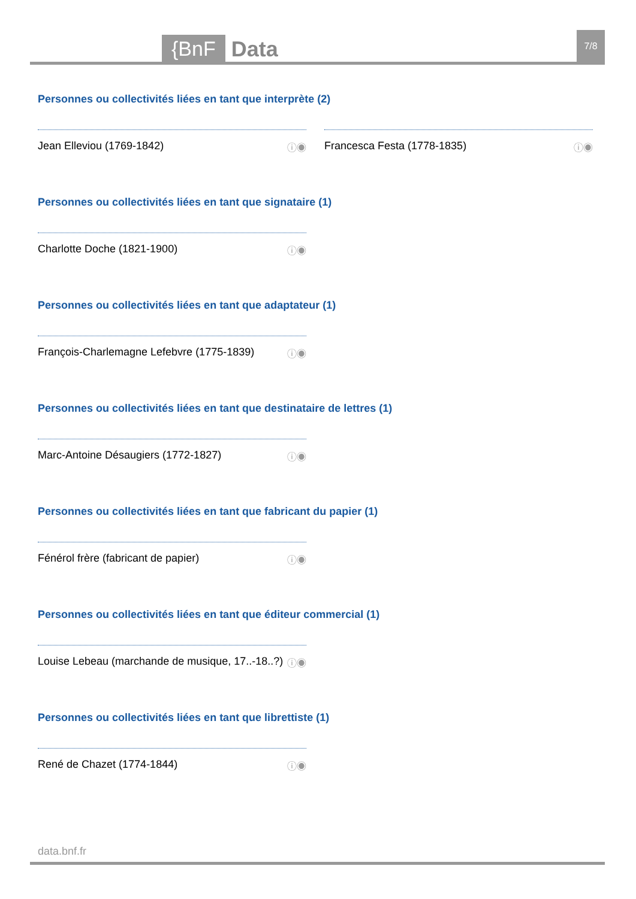{BnF Data 7/8
Personnes ou collectivités liées en tant que interprète (2)
Jean Elleviou (1769-1842) ⓘ◉ Francesca Festa (1778-1835) ⓘ◉
Personnes ou collectivités liées en tant que signataire (1)
Charlotte Doche (1821-1900) ⓘ◉
Personnes ou collectivités liées en tant que adaptateur (1)
François-Charlemagne Lefebvre (1775-1839) ⓘ◉
Personnes ou collectivités liées en tant que destinataire de lettres (1)
Marc-Antoine Désaugiers (1772-1827) ⓘ◉
Personnes ou collectivités liées en tant que fabricant du papier (1)
Fénérol frère (fabricant de papier) ⓘ◉
Personnes ou collectivités liées en tant que éditeur commercial (1)
Louise Lebeau (marchande de musique, 17..-18..?) ⓘ◉
Personnes ou collectivités liées en tant que librettiste (1)
René de Chazet (1774-1844) ⓘ◉
data.bnf.fr